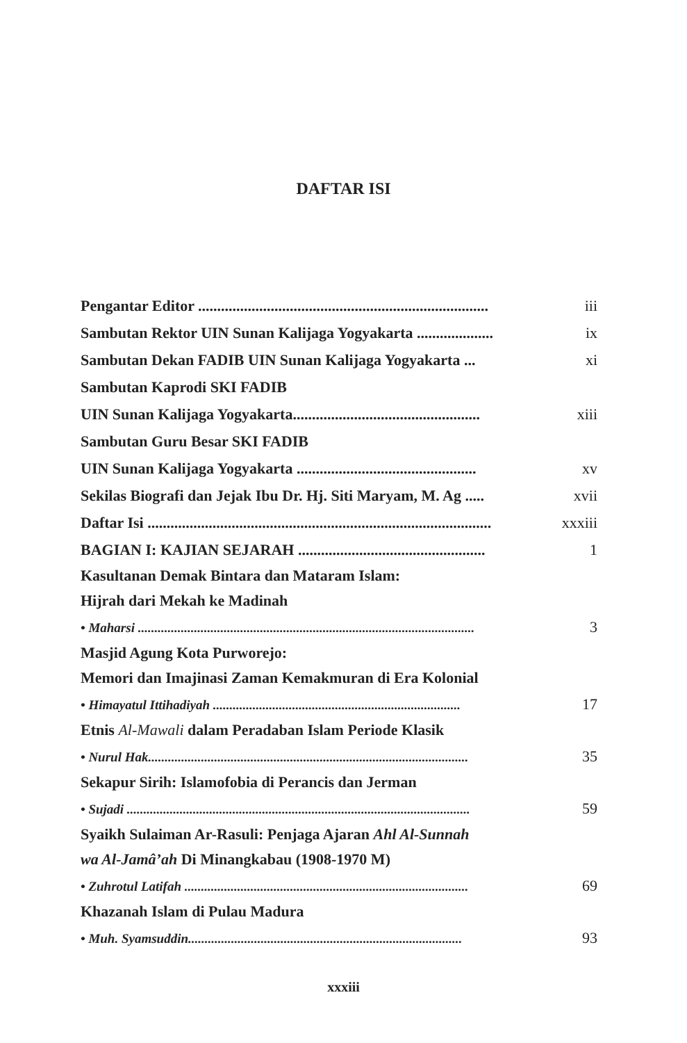DAFTAR ISI
Pengantar Editor ............................................................................ iii
Sambutan Rektor UIN Sunan Kalijaga Yogyakarta .................... ix
Sambutan Dekan FADIB UIN Sunan Kalijaga Yogyakarta ... xi
Sambutan Kaprodi SKI FADIB
UIN Sunan Kalijaga Yogyakarta................................................. xiii
Sambutan Guru Besar SKI FADIB
UIN Sunan Kalijaga Yogyakarta ............................................... xv
Sekilas Biografi dan Jejak Ibu Dr. Hj. Siti Maryam, M. Ag ..... xvii
Daftar Isi .......................................................................................... xxxiii
BAGIAN I: KAJIAN SEJARAH ................................................. 1
Kasultanan Demak Bintara dan Mataram Islam:
Hijrah dari Mekah ke Madinah
• Maharsi ...................................................................................................... 3
Masjid Agung Kota Purworejo:
Memori dan Imajinasi Zaman Kemakmuran di Era Kolonial
• Himayatul Ittihadiyah ........................................................................... 17
Etnis Al-Mawali dalam Peradaban Islam Periode Klasik
• Nurul Hak................................................................................................. 35
Sekapur Sirih: Islamofobia di Perancis dan Jerman
• Sujadi ........................................................................................................ 59
Syaikh Sulaiman Ar-Rasuli: Penjaga Ajaran Ahl Al-Sunnah
wa Al-Jamâ’ah Di Minangkabau (1908-1970 M)
• Zuhrotul Latifah ...................................................................................... 69
Khazanah Islam di Pulau Madura
• Muh. Syamsuddin................................................................................... 93
xxxiii